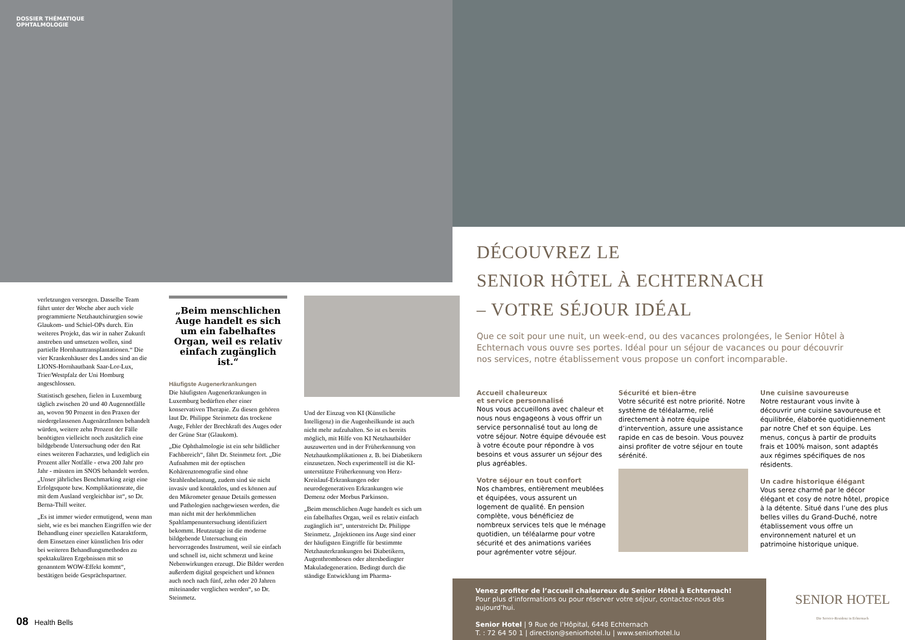DOSSIER THÉMATIQUE
OPHTALMOLOGIE
verletzungen versorgen. Dasselbe Team führt unter der Woche aber auch viele programmierte Netzhautchirurgien sowie Glaukom- und Schiel-OPs durch. Ein weiteres Projekt, das wir in naher Zukunft anstreben und umsetzen wollen, sind partielle Hornhauttransplantationen.“ Die vier Krankenhäuser des Landes sind an die LIONS-Hornhautbank Saar-Lor-Lux, Trier/Westpfalz der Uni Homburg angeschlossen.
Statistisch gesehen, fielen in Luxemburg täglich zwischen 20 und 40 Augennotfälle an, wovon 90 Prozent in den Praxen der niedergelassenen AugenärztInnen behandelt würden, weitere zehn Prozent der Fälle benötigten vielleicht noch zusätzlich eine bildgebende Untersuchung oder den Rat eines weiteren Facharztes, und lediglich ein Prozent aller Notfälle - etwa 200 Jahr pro Jahr - müssten im SNOS behandelt werden. „Unser jährliches Benchmarking zeigt eine Erfolgsquote bzw. Komplikationsrate, die mit dem Ausland vergleichbar ist“, so Dr. Berna-Thill weiter.
„Es ist immer wieder ermutigend, wenn man sieht, wie es bei manchen Eingriffen wie der Behandlung einer speziellen Kataraktform, dem Einsetzen einer künstlichen Iris oder bei weiteren Behandlungsmethoden zu spektakulären Ergebnissen mit so genanntem WOW-Effekt kommt“, bestätigen beide Gesprächspartner.
„Beim menschlichen Auge handelt es sich um ein fabelhaftes Organ, weil es relativ einfach zugänglich ist.“
Häufigste Augenerkrankungen
Die häufigsten Augenerkrankungen in Luxemburg bedürften eher einer konservativen Therapie. Zu diesen gehören laut Dr. Philippe Steinmetz das trockene Auge, Fehler der Brechkraft des Auges oder der Grüne Star (Glaukom).
„Die Ophthalmologie ist ein sehr bildlicher Fachbereich“, fährt Dr. Steinmetz fort. „Die Aufnahmen mit der optischen Kohärenztomografie sind ohne Strahlenbelastung, zudem sind sie nicht invasiv und kontaktlos, und es können auf den Mikrometer genaue Details gemessen und Pathologien nachgewiesen werden, die man nicht mit der herkömmlichen Spaltlampenuntersuchung identifiziert bekommt. Heutzutage ist die moderne bildgebende Untersuchung ein hervorragendes Instrument, weil sie einfach und schnell ist, nicht schmerzt und keine Nebenwirkungen erzeugt. Die Bilder werden außerdem digital gespeichert und können auch noch nach fünf, zehn oder 20 Jahren miteinander verglichen werden“, so Dr. Steinmetz.
Und der Einzug von KI (Künstliche Intelligenz) in die Augenheilkunde ist auch nicht mehr aufzuhalten. So ist es bereits möglich, mit Hilfe von KI Netzhautbilder auszuwerten und in der Früherkennung von Netzhautkomplikationen z. B. bei Diabetikern einzusetzen. Noch experimentell ist die KI-unterstützte Früherkennung von Herz-Kreislauf-Erkrankungen oder neurodegenerativen Erkrankungen wie Demenz oder Morbus Parkinson.
„Beim menschlichen Auge handelt es sich um ein fabelhaftes Organ, weil es relativ einfach zugänglich ist“, unterstreicht Dr. Philippe Steinmetz. „Injektionen ins Auge sind einer der häufigsten Eingriffe für bestimmte Netzhauterkrankungen bei Diabetikern, Augenthrombosen oder altersbedingter Makuladegeneration. Bedingt durch die ständige Entwicklung im Pharma-
08 Health Bells
DÉCOUVREZ LE
SENIOR HÔTEL À ECHTERNACH
– VOTRE SÉJOUR IDÉAL
Que ce soit pour une nuit, un week-end, ou des vacances prolongées, le Senior Hôtel à Echternach vous ouvre ses portes. Idéal pour un séjour de vacances ou pour découvrir nos services, notre établissement vous propose un confort incomparable.
Accueil chaleureux
et service personnalisé
Nous vous accueillons avec chaleur et nous nous engageons à vous offrir un service personnalisé tout au long de votre séjour. Notre équipe dévouée est à votre écoute pour répondre à vos besoins et vous assurer un séjour des plus agréables.
Votre séjour en tout confort
Nos chambres, entièrement meublées et équipées, vous assurent un logement de qualité. En pension complète, vous bénéficiez de nombreux services tels que le ménage quotidien, un télé­alarme pour votre sécurité et des animations variées pour agrémenter votre séjour.
Sécurité et bien-être
Votre sécurité est notre priorité. Notre système de téléalarme, relié directement à notre équipe d’intervention, assure une assistance rapide en cas de besoin. Vous pouvez ainsi profiter de votre séjour en toute sérénité.
Une cuisine savoureuse
Notre restaurant vous invite à découvrir une cuisine savoureuse et équilibrée, élaborée quotidiennement par notre Chef et son équipe. Les menus, conçus à partir de produits frais et 100% maison, sont adaptés aux régimes spécifiques de nos résidents.
Un cadre historique élégant
Vous serez charmé par le décor élégant et cosy de notre hôtel, propice à la détente. Situé dans l’une des plus belles villes du Grand-Duché, notre établissement vous offre un environnement naturel et un patrimoine historique unique.
Venez profiter de l’accueil chaleureux du Senior Hôtel à Echternach!
Pour plus d’informations ou pour réserver votre séjour, contactez-nous dès aujourd’hui.
Senior Hotel | 9 Rue de l’Hôpital, 6448 Echternach
T. : 72 64 50 1 | direction@seniorhotel.lu | www.seniorhotel.lu
SENIOR HOTEL
Die Service-Residenz in Echternach